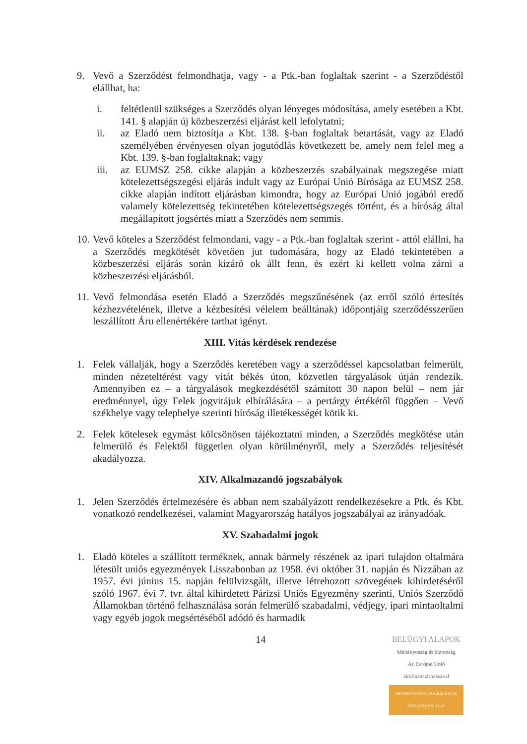9. Vevő a Szerződést felmondhatja, vagy - a Ptk.-ban foglaltak szerint - a Szerződéstől elállhat, ha:
i. feltétlenül szükséges a Szerződés olyan lényeges módosítása, amely esetében a Kbt. 141. § alapján új közbeszerzési eljárást kell lefolytatni;
ii. az Eladó nem biztosítja a Kbt. 138. §-ban foglaltak betartását, vagy az Eladó személyében érvényesen olyan jogutódlás következett be, amely nem felel meg a Kbt. 139. §-ban foglaltaknak; vagy
iii.
az EUMSZ 258. cikke alapján a közbeszerzés szabályainak megszegése miatt kötelezettségszegési eljárás indult vagy az Európai Unió Bírósága az EUMSZ 258. cikke alapján indított eljárásban kimondta, hogy az Európai Unió jogából eredő valamely kötelezettség tekintetében kötelezettségszegés történt, és a bíróság által megállapított jogsértés miatt a Szerződés nem semmis.
10.
Vevő köteles a Szerződést felmondani, vagy - a Ptk.-ban foglaltak szerint - attól elállni, ha a Szerződés megkötését követően jut tudomására, hogy az Eladó tekintetében a közbeszerzési eljárás során kizáró ok állt fenn, és ezért ki kellett volna zárni a közbeszerzési eljárásból.
11.
Vevő felmondása esetén Eladó a Szerződés megszűnésének (az erről szóló értesítés kézhezvételének, illetve a kézbesítési vélelem beálltának) időpontjáig szerződésszerűen leszállított Áru ellenértékére tarthat igényt.
XIII. Vitás kérdések rendezése
1. Felek vállalják, hogy a Szerződés keretében vagy a szerződéssel kapcsolatban felmerült, minden nézeteltérést vagy vitát békés úton, közvetlen tárgyalások útján rendezik. Amennyiben ez – a tárgyalások megkezdésétől számított 30 napon belül – nem jár eredménnyel, úgy Felek jogvitájuk elbírálására – a pertárgy értékétől függően – Vevő székhelye vagy telephelye szerinti bíróság illetékességét kötik ki.
2. Felek kötelesek egymást kölcsönösen tájékoztatni minden, a Szerződés megkötése után felmerülő és Felektől független olyan körülményről, mely a Szerződés teljesítését akadályozza.
XIV. Alkalmazandó jogszabályok
1. Jelen Szerződés értelmezésére és abban nem szabályázott rendelkezésekre a Ptk. és Kbt. vonatkozó rendelkezései, valamint Magyarország hatályos jogszabályai az irányadóak.
XV. Szabadalmi jogok
1. Eladó köteles a szállított terméknek, annak bármely részének az ipari tulajdon oltalmára létesült uniós egyezmények Lisszabonban az 1958. évi október 31. napján és Nizzában az 1957. évi június 15. napján felülvizsgált, illetve létrehozott szövegének kihirdetéséről szóló 1967. évi 7. tvr. által kihirdetett Párizsi Uniós Egyezmény szerinti, Uniós Szerződő Államokban történő felhasználása során felmerülő szabadalmi, védjegy, ipari mintaoltalmi vagy egyéb jogok megsértéséből adódó és harmadik
14
BELÜGYI ALAPOK
Méltányosság és biztonság
Az Európai Unió társfinanszírozásával
MENEKÜLTÜGYI, MIGRÁCIÓS ÉS INTEGRÁCIÓS ALAP